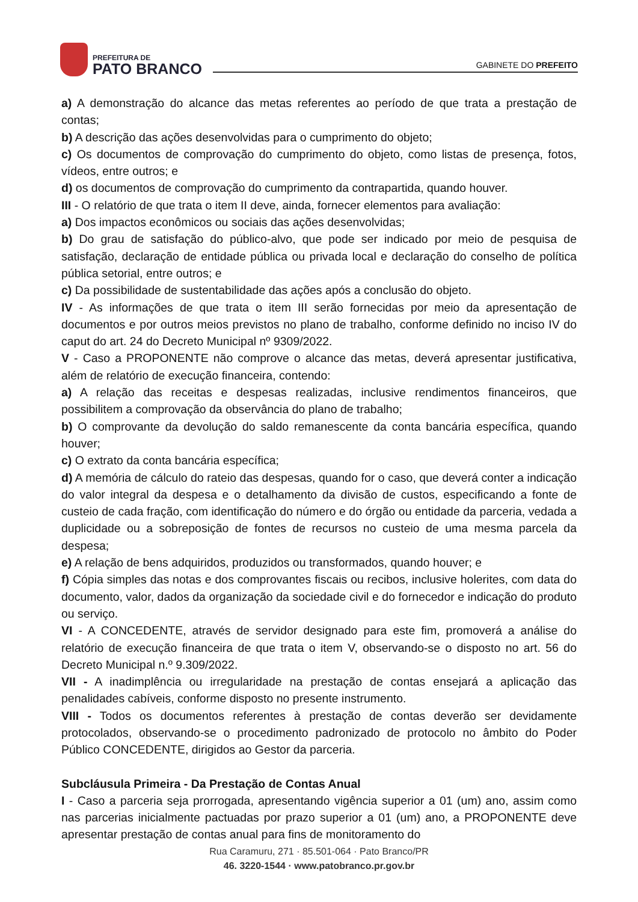PREFEITURA DE
PATO BRANCO
GABINETE DO PREFEITO
a) A demonstração do alcance das metas referentes ao período de que trata a prestação de contas;
b) A descrição das ações desenvolvidas para o cumprimento do objeto;
c) Os documentos de comprovação do cumprimento do objeto, como listas de presença, fotos, vídeos, entre outros; e
d) os documentos de comprovação do cumprimento da contrapartida, quando houver.
III - O relatório de que trata o item II deve, ainda, fornecer elementos para avaliação:
a) Dos impactos econômicos ou sociais das ações desenvolvidas;
b) Do grau de satisfação do público-alvo, que pode ser indicado por meio de pesquisa de satisfação, declaração de entidade pública ou privada local e declaração do conselho de política pública setorial, entre outros; e
c) Da possibilidade de sustentabilidade das ações após a conclusão do objeto.
IV - As informações de que trata o item III serão fornecidas por meio da apresentação de documentos e por outros meios previstos no plano de trabalho, conforme definido no inciso IV do caput do art. 24 do Decreto Municipal nº 9309/2022.
V - Caso a PROPONENTE não comprove o alcance das metas, deverá apresentar justificativa, além de relatório de execução financeira, contendo:
a) A relação das receitas e despesas realizadas, inclusive rendimentos financeiros, que possibilitem a comprovação da observância do plano de trabalho;
b) O comprovante da devolução do saldo remanescente da conta bancária específica, quando houver;
c) O extrato da conta bancária específica;
d) A memória de cálculo do rateio das despesas, quando for o caso, que deverá conter a indicação do valor integral da despesa e o detalhamento da divisão de custos, especificando a fonte de custeio de cada fração, com identificação do número e do órgão ou entidade da parceria, vedada a duplicidade ou a sobreposição de fontes de recursos no custeio de uma mesma parcela da despesa;
e) A relação de bens adquiridos, produzidos ou transformados, quando houver; e
f) Cópia simples das notas e dos comprovantes fiscais ou recibos, inclusive holerites, com data do documento, valor, dados da organização da sociedade civil e do fornecedor e indicação do produto ou serviço.
VI - A CONCEDENTE, através de servidor designado para este fim, promoverá a análise do relatório de execução financeira de que trata o item V, observando-se o disposto no art. 56 do Decreto Municipal n.º 9.309/2022.
VII - A inadimplência ou irregularidade na prestação de contas ensejará a aplicação das penalidades cabíveis, conforme disposto no presente instrumento.
VIII - Todos os documentos referentes à prestação de contas deverão ser devidamente protocolados, observando-se o procedimento padronizado de protocolo no âmbito do Poder Público CONCEDENTE, dirigidos ao Gestor da parceria.
Subcláusula Primeira - Da Prestação de Contas Anual
I - Caso a parceria seja prorrogada, apresentando vigência superior a 01 (um) ano, assim como nas parcerias inicialmente pactuadas por prazo superior a 01 (um) ano, a PROPONENTE deve apresentar prestação de contas anual para fins de monitoramento do
Rua Caramuru, 271 · 85.501-064 · Pato Branco/PR
46. 3220-1544 · www.patobranco.pr.gov.br